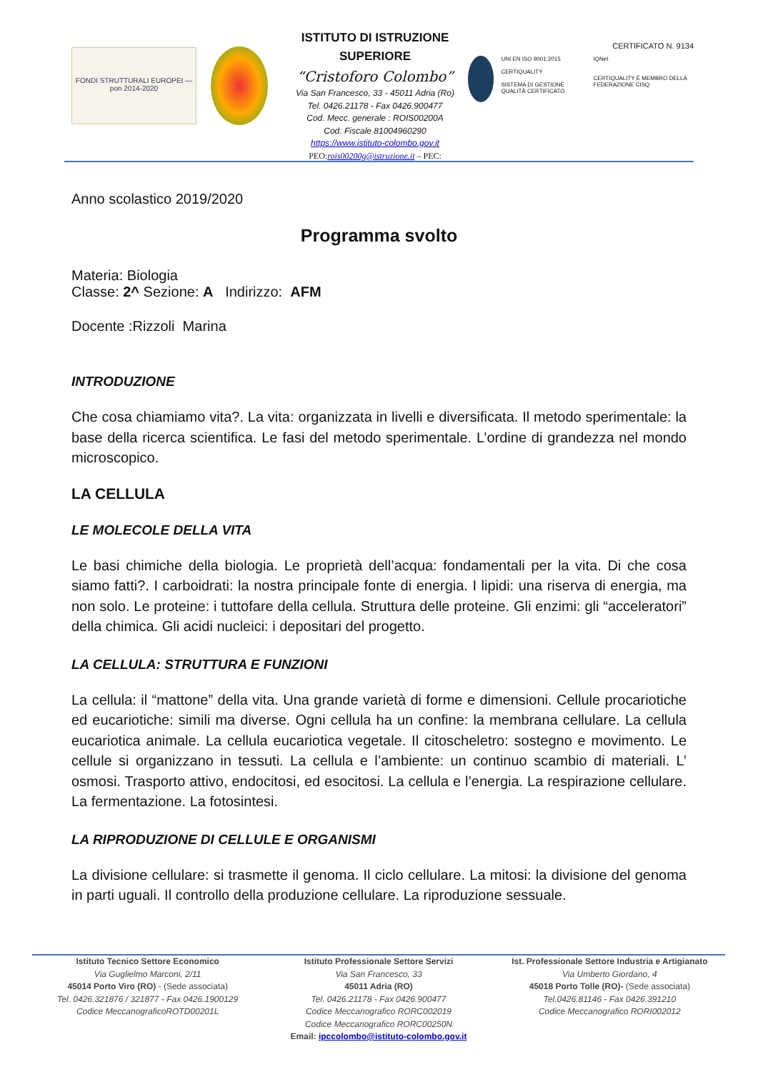FONDI STRUTTURALI EUROPEI — pon 2014-2020
ISTITUTO DI ISTRUZIONE SUPERIORE
“Cristoforo Colombo”
Via San Francesco, 33 - 45011 Adria (Ro)
Tel. 0426.21178 - Fax 0426.900477
Cod. Mecc. generale : ROIS00200A
Cod. Fiscale 81004960290
https://www.istituto-colombo.gov.it
PEO:rois00200g@istruzione.it – PEC:
CERTIFICATO N. 9134
UNI EN ISO 9001:2015
CERTIQUALITY
SISTEMA DI GESTIONE QUALITÀ CERTIFICATO
IQNet
CERTIQUALITY È MEMBRO DELLA FEDERAZIONE CISQ
Anno scolastico 2019/2020
Programma svolto
Materia: Biologia
Classe: 2^ Sezione: A Indirizzo: AFM
Docente :Rizzoli Marina
INTRODUZIONE
Che cosa chiamiamo vita?. La vita: organizzata in livelli e diversificata. Il metodo sperimentale: la base della ricerca scientifica. Le fasi del metodo sperimentale. L’ordine di grandezza nel mondo microscopico.
LA CELLULA
LE MOLECOLE DELLA VITA
Le basi chimiche della biologia. Le proprietà dell’acqua: fondamentali per la vita. Di che cosa siamo fatti?. I carboidrati: la nostra principale fonte di energia. I lipidi: una riserva di energia, ma non solo. Le proteine: i tuttofare della cellula. Struttura delle proteine. Gli enzimi: gli “acceleratori” della chimica. Gli acidi nucleici: i depositari del progetto.
LA CELLULA: STRUTTURA E FUNZIONI
La cellula: il “mattone” della vita. Una grande varietà di forme e dimensioni. Cellule procariotiche ed eucariotiche: simili ma diverse. Ogni cellula ha un confine: la membrana cellulare. La cellula eucariotica animale. La cellula eucariotica vegetale. Il citoscheletro: sostegno e movimento. Le cellule si organizzano in tessuti. La cellula e l’ambiente: un continuo scambio di materiali. L’ osmosi. Trasporto attivo, endocitosi, ed esocitosi. La cellula e l’energia. La respirazione cellulare. La fermentazione. La fotosintesi.
LA RIPRODUZIONE DI CELLULE E ORGANISMI
La divisione cellulare: si trasmette il genoma. Il ciclo cellulare. La mitosi: la divisione del genoma in parti uguali. Il controllo della produzione cellulare. La riproduzione sessuale.
Istituto Tecnico Settore Economico
Via Guglielmo Marconi, 2/11
45014 Porto Viro (RO) - (Sede associata)
Tel. 0426.321876 / 321877 - Fax 0426.1900129
Codice MeccanograficoROTD00201L
Istituto Professionale Settore Servizi
Via San Francesco, 33
45011 Adria (RO)
Tel. 0426.21178 - Fax 0426.900477
Codice Meccanografico RORC002019
Codice Meccanografico RORC00250N
Email: ipccolombo@istituto-colombo.gov.it
Ist. Professionale Settore Industria e Artigianato
Via Umberto Giordano, 4
45018 Porto Tolle (RO)- (Sede associata)
Tel.0426.81146 - Fax 0426.391210
Codice Meccanografico RORI002012